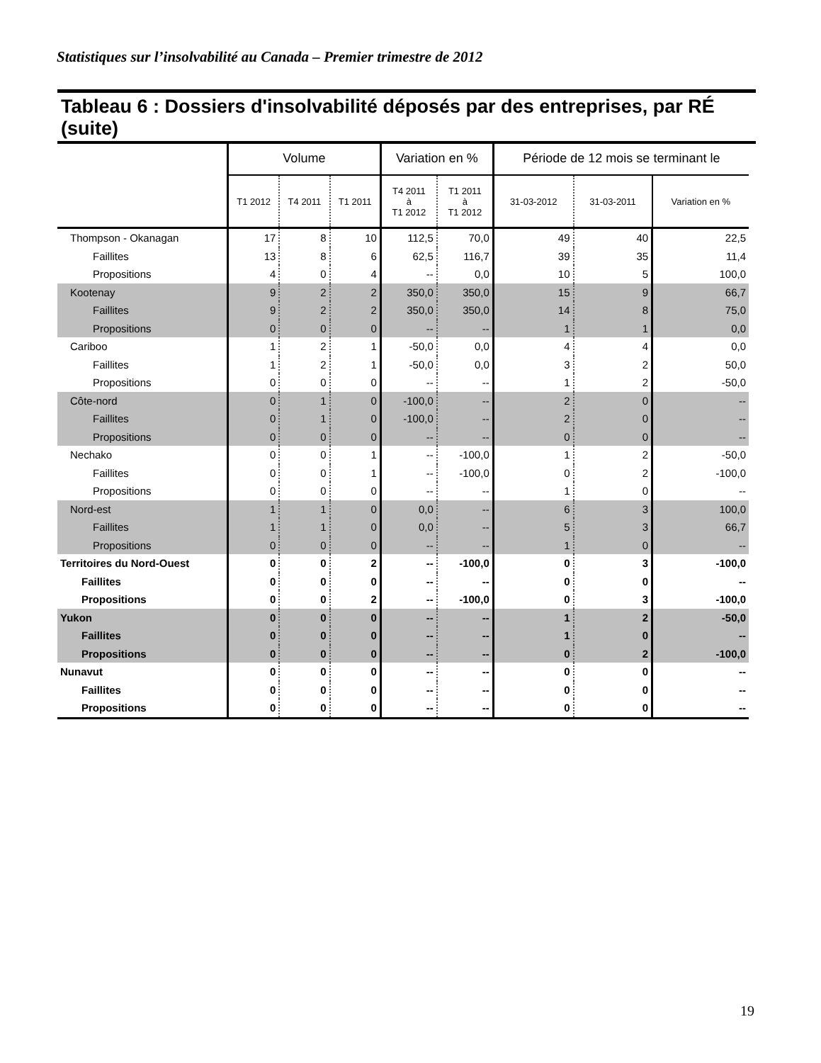Statistiques sur l’insolvabilité au Canada – Premier trimestre de 2012
Tableau 6 : Dossiers d'insolvabilité déposés par des entreprises, par RÉ (suite)
| | Volume | | | Variation en % | | Période de 12 mois se terminant le | | |
| --- | --- | --- | --- | --- | --- | --- | --- | --- |
| | T1 2012 | T4 2011 | T1 2011 | T4 2011 à T1 2012 | T1 2011 à T1 2012 | 31-03-2012 | 31-03-2011 | Variation en % |
| Thompson - Okanagan | 17 | 8 | 10 | 112,5 | 70,0 | 49 | 40 | 22,5 |
| Faillites | 13 | 8 | 6 | 62,5 | 116,7 | 39 | 35 | 11,4 |
| Propositions | 4 | 0 | 4 | -- | 0,0 | 10 | 5 | 100,0 |
| Kootenay | 9 | 2 | 2 | 350,0 | 350,0 | 15 | 9 | 66,7 |
| Faillites | 9 | 2 | 2 | 350,0 | 350,0 | 14 | 8 | 75,0 |
| Propositions | 0 | 0 | 0 | -- | -- | 1 | 1 | 0,0 |
| Cariboo | 1 | 2 | 1 | -50,0 | 0,0 | 4 | 4 | 0,0 |
| Faillites | 1 | 2 | 1 | -50,0 | 0,0 | 3 | 2 | 50,0 |
| Propositions | 0 | 0 | 0 | -- | -- | 1 | 2 | -50,0 |
| Côte-nord | 0 | 1 | 0 | -100,0 | -- | 2 | 0 | -- |
| Faillites | 0 | 1 | 0 | -100,0 | -- | 2 | 0 | -- |
| Propositions | 0 | 0 | 0 | -- | -- | 0 | 0 | -- |
| Nechako | 0 | 0 | 1 | -- | -100,0 | 1 | 2 | -50,0 |
| Faillites | 0 | 0 | 1 | -- | -100,0 | 0 | 2 | -100,0 |
| Propositions | 0 | 0 | 0 | -- | -- | 1 | 0 | -- |
| Nord-est | 1 | 1 | 0 | 0,0 | -- | 6 | 3 | 100,0 |
| Faillites | 1 | 1 | 0 | 0,0 | -- | 5 | 3 | 66,7 |
| Propositions | 0 | 0 | 0 | -- | -- | 1 | 0 | -- |
| Territoires du Nord-Ouest | 0 | 0 | 2 | -- | -100,0 | 0 | 3 | -100,0 |
| Faillites | 0 | 0 | 0 | -- | -- | 0 | 0 | -- |
| Propositions | 0 | 0 | 2 | -- | -100,0 | 0 | 3 | -100,0 |
| Yukon | 0 | 0 | 0 | -- | -- | 1 | 2 | -50,0 |
| Faillites | 0 | 0 | 0 | -- | -- | 1 | 0 | -- |
| Propositions | 0 | 0 | 0 | -- | -- | 0 | 2 | -100,0 |
| Nunavut | 0 | 0 | 0 | -- | -- | 0 | 0 | -- |
| Faillites | 0 | 0 | 0 | -- | -- | 0 | 0 | -- |
| Propositions | 0 | 0 | 0 | -- | -- | 0 | 0 | -- |
19